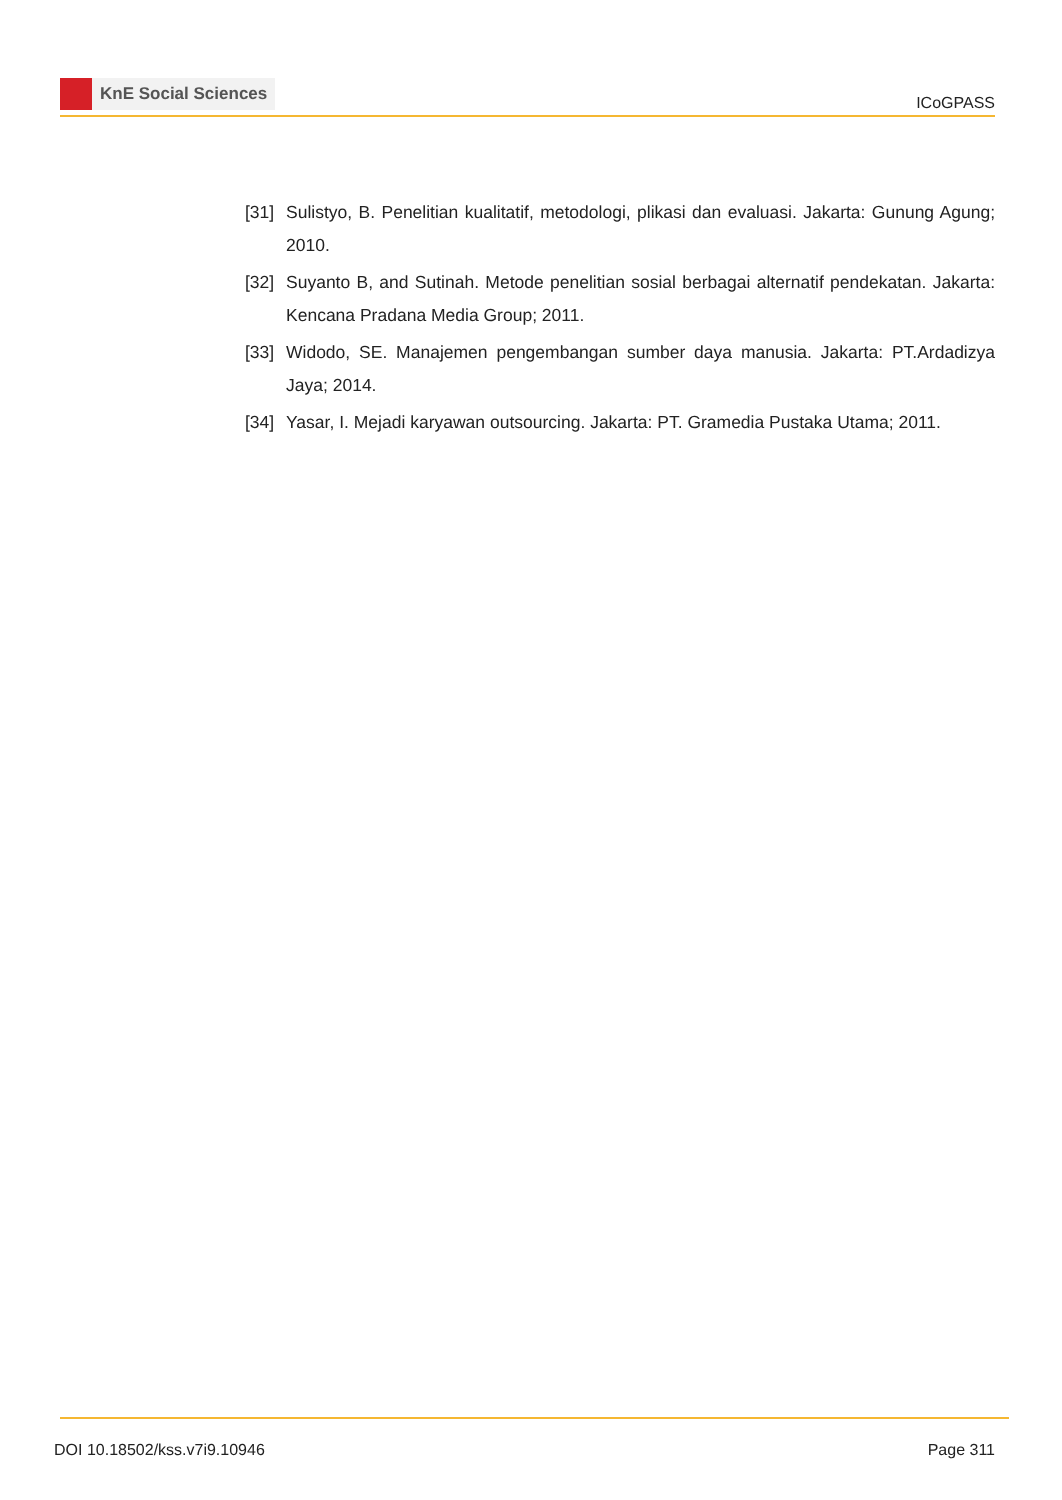KnE Social Sciences
ICoGPASS
[31]
Sulistyo, B. Penelitian kualitatif, metodologi, plikasi dan evaluasi. Jakarta: Gunung Agung; 2010.
[32]
Suyanto B, and Sutinah. Metode penelitian sosial berbagai alternatif pendekatan. Jakarta: Kencana Pradana Media Group; 2011.
[33]
Widodo, SE. Manajemen pengembangan sumber daya manusia. Jakarta: PT.Ardadizya Jaya; 2014.
[34]
Yasar, I. Mejadi karyawan outsourcing. Jakarta: PT. Gramedia Pustaka Utama; 2011.
DOI 10.18502/kss.v7i9.10946 Page 311